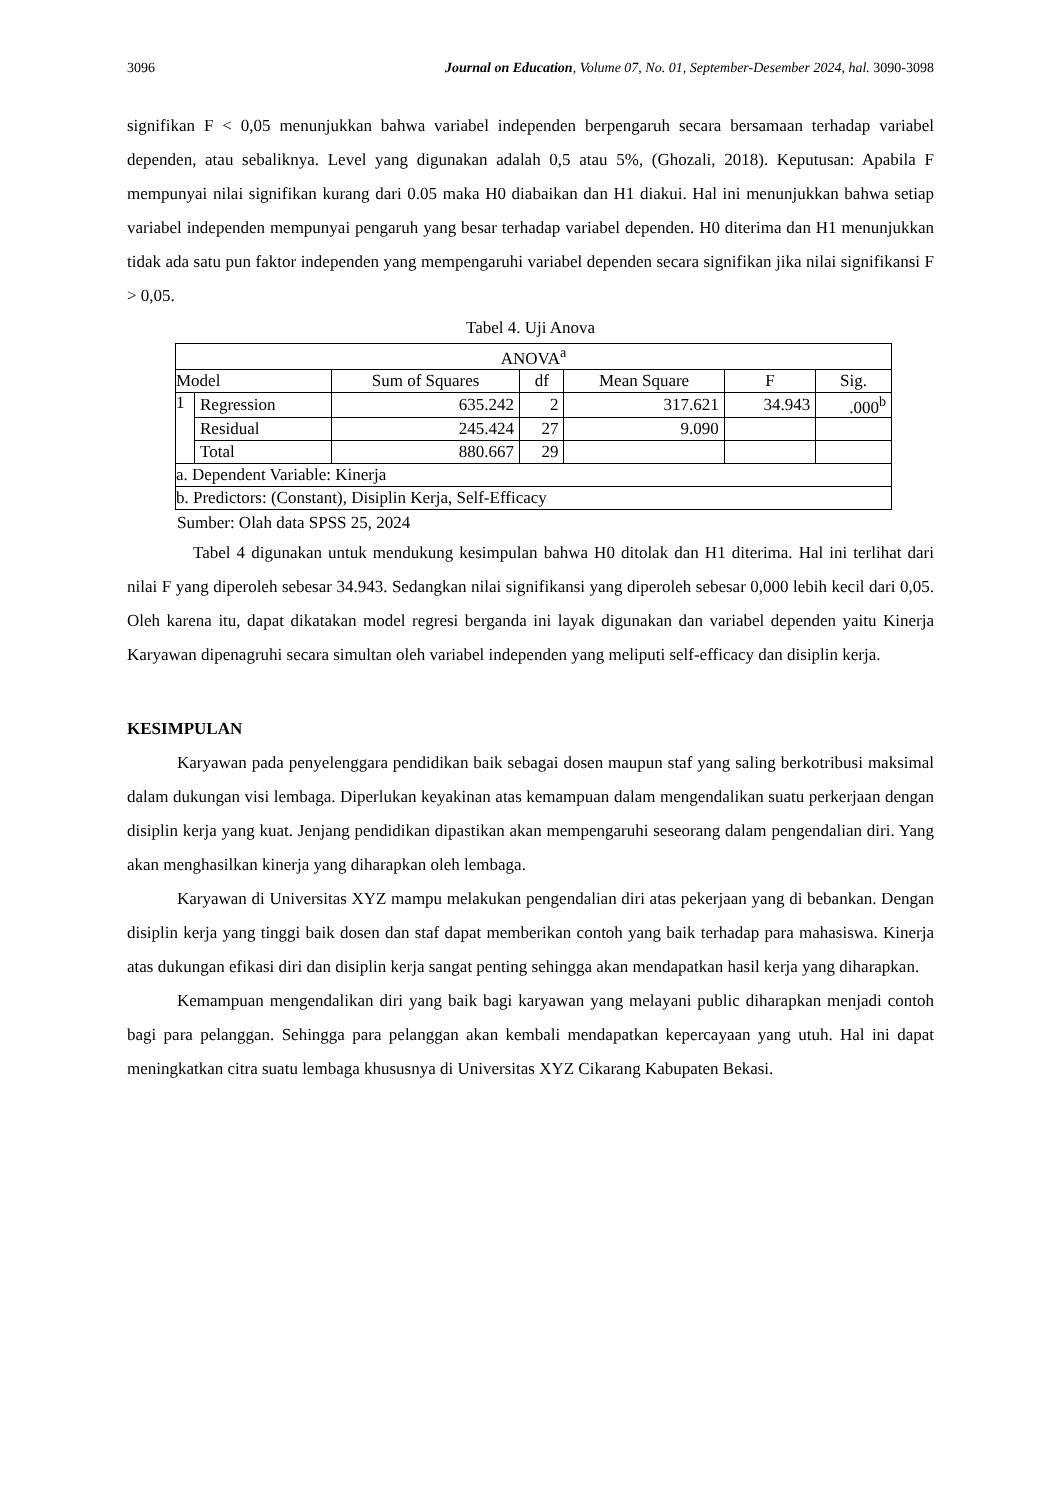3096 Journal on Education, Volume 07, No. 01, September-Desember 2024, hal. 3090-3098
signifikan F < 0,05 menunjukkan bahwa variabel independen berpengaruh secara bersamaan terhadap variabel dependen, atau sebaliknya. Level yang digunakan adalah 0,5 atau 5%, (Ghozali, 2018). Keputusan: Apabila F mempunyai nilai signifikan kurang dari 0.05 maka H0 diabaikan dan H1 diakui. Hal ini menunjukkan bahwa setiap variabel independen mempunyai pengaruh yang besar terhadap variabel dependen. H0 diterima dan H1 menunjukkan tidak ada satu pun faktor independen yang mempengaruhi variabel dependen secara signifikan jika nilai signifikansi F > 0,05.
Tabel 4. Uji Anova
| ANOVA<sup>a</sup> | | | | | | |
| --- | --- | --- | --- | --- | --- | --- |
| Model | | Sum of Squares | df | Mean Square | F | Sig. |
| 1 | Regression | 635.242 | 2 | 317.621 | 34.943 | .000<sup>b</sup> |
| | Residual | 245.424 | 27 | 9.090 | | |
| | Total | 880.667 | 29 | | | |
| a. Dependent Variable: Kinerja | | | | | | |
| b. Predictors: (Constant), Disiplin Kerja, Self-Efficacy | | | | | | |
Sumber: Olah data SPSS 25, 2024
Tabel 4 digunakan untuk mendukung kesimpulan bahwa H0 ditolak dan H1 diterima. Hal ini terlihat dari nilai F yang diperoleh sebesar 34.943. Sedangkan nilai signifikansi yang diperoleh sebesar 0,000 lebih kecil dari 0,05. Oleh karena itu, dapat dikatakan model regresi berganda ini layak digunakan dan variabel dependen yaitu Kinerja Karyawan dipenagruhi secara simultan oleh variabel independen yang meliputi self-efficacy dan disiplin kerja.
KESIMPULAN
Karyawan pada penyelenggara pendidikan baik sebagai dosen maupun staf yang saling berkotribusi maksimal dalam dukungan visi lembaga. Diperlukan keyakinan atas kemampuan dalam mengendalikan suatu perkerjaan dengan disiplin kerja yang kuat. Jenjang pendidikan dipastikan akan mempengaruhi seseorang dalam pengendalian diri. Yang akan menghasilkan kinerja yang diharapkan oleh lembaga.
Karyawan di Universitas XYZ mampu melakukan pengendalian diri atas pekerjaan yang di bebankan. Dengan disiplin kerja yang tinggi baik dosen dan staf dapat memberikan contoh yang baik terhadap para mahasiswa. Kinerja atas dukungan efikasi diri dan disiplin kerja sangat penting sehingga akan mendapatkan hasil kerja yang diharapkan.
Kemampuan mengendalikan diri yang baik bagi karyawan yang melayani public diharapkan menjadi contoh bagi para pelanggan. Sehingga para pelanggan akan kembali mendapatkan kepercayaan yang utuh. Hal ini dapat meningkatkan citra suatu lembaga khususnya di Universitas XYZ Cikarang Kabupaten Bekasi.